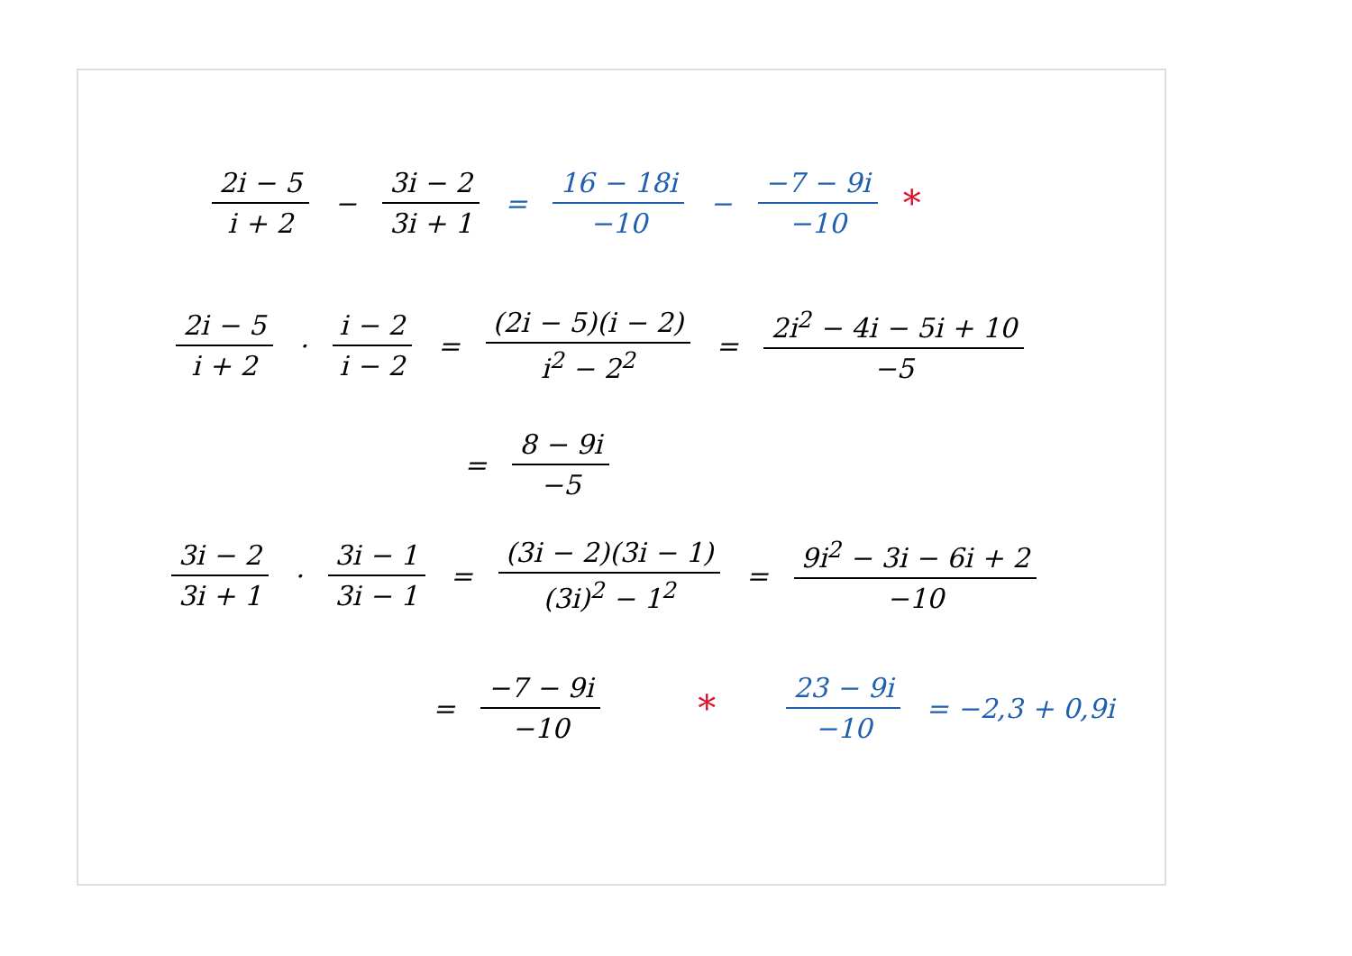2i − 5 i + 2 − 3i − 2 3i + 1 = 16 − 18i −10 − −7 − 9i −10 *
2i − 5 i + 2 · i − 2 i − 2 = (2i − 5)(i − 2) i<sup>2</sup> − 2<sup>2</sup> = 2i<sup>2</sup> − 4i − 5i + 10 −5
= 8 − 9i −5
3i − 2 3i + 1 · 3i − 1 3i − 1 = (3i − 2)(3i − 1) (3i)<sup>2</sup> − 1<sup>2</sup> = 9i<sup>2</sup> − 3i − 6i + 2 −10
= −7 − 9i −10 * 23 − 9i −10 = −2,3 + 0,9i